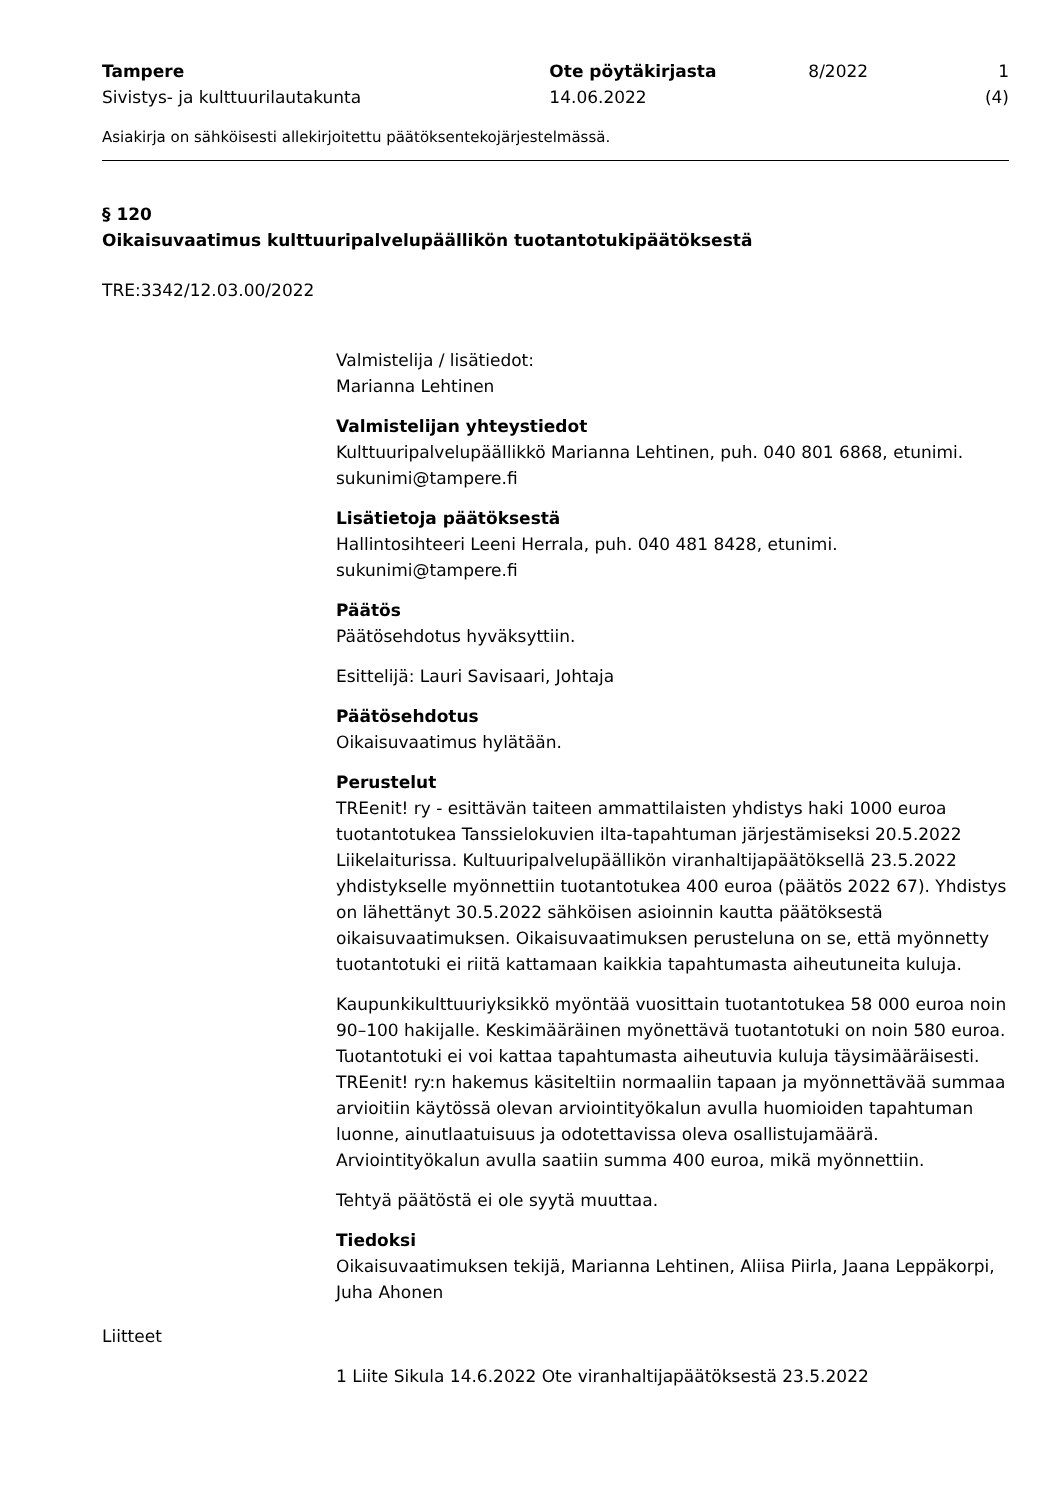Tampere
Sivistys- ja kulttuurilautakunta
Ote pöytäkirjasta
14.06.2022
8/2022 1 (4)
Asiakirja on sähköisesti allekirjoitettu päätöksentekojärjestelmässä.
§ 120
Oikaisuvaatimus kulttuuripalvelupäällikön tuotantotukipäätöksestä
TRE:3342/12.03.00/2022
Valmistelija / lisätiedot:
Marianna Lehtinen
Valmistelijan yhteystiedot
Kulttuuripalvelupäällikkö Marianna Lehtinen, puh. 040 801 6868, etunimi.
sukunimi@tampere.fi
Lisätietoja päätöksestä
Hallintosihteeri Leeni Herrala, puh. 040 481 8428, etunimi.
sukunimi@tampere.fi
Päätös
Päätösehdotus hyväksyttiin.
Esittelijä: Lauri Savisaari, Johtaja
Päätösehdotus
Oikaisuvaatimus hylätään.
Perustelut
TREenit! ry - esittävän taiteen ammattilaisten yhdistys haki 1000 euroa tuotantotukea Tanssielokuvien ilta-tapahtuman järjestämiseksi 20.5.2022 Liikelaiturissa. Kultuuripalvelupäällikön viranhaltijapäätöksellä 23.5.2022 yhdistykselle myönnettiin tuotantotukea 400 euroa (päätös 2022 67). Yhdistys on lähettänyt 30.5.2022 sähköisen asioinnin kautta päätöksestä oikaisuvaatimuksen. Oikaisuvaatimuksen perusteluna on se, että myönnetty tuotantotuki ei riitä kattamaan kaikkia tapahtumasta aiheutuneita kuluja.
Kaupunkikulttuuriyksikkö myöntää vuosittain tuotantotukea 58 000 euroa noin 90–100 hakijalle. Keskimääräinen myönettävä tuotantotuki on noin 580 euroa. Tuotantotuki ei voi kattaa tapahtumasta aiheutuvia kuluja täysimääräisesti. TREenit! ry:n hakemus käsiteltiin normaaliin tapaan ja myönnettävää summaa arvioitiin käytössä olevan arviointityökalun avulla huomioiden tapahtuman luonne, ainutlaatuisuus ja odotettavissa oleva osallistujamäärä. Arviointityökalun avulla saatiin summa 400 euroa, mikä myönnettiin.
Tehtyä päätöstä ei ole syytä muuttaa.
Tiedoksi
Oikaisuvaatimuksen tekijä, Marianna Lehtinen, Aliisa Piirla, Jaana Leppäkorpi, Juha Ahonen
Liitteet
1 Liite Sikula 14.6.2022 Ote viranhaltijapäätöksestä 23.5.2022